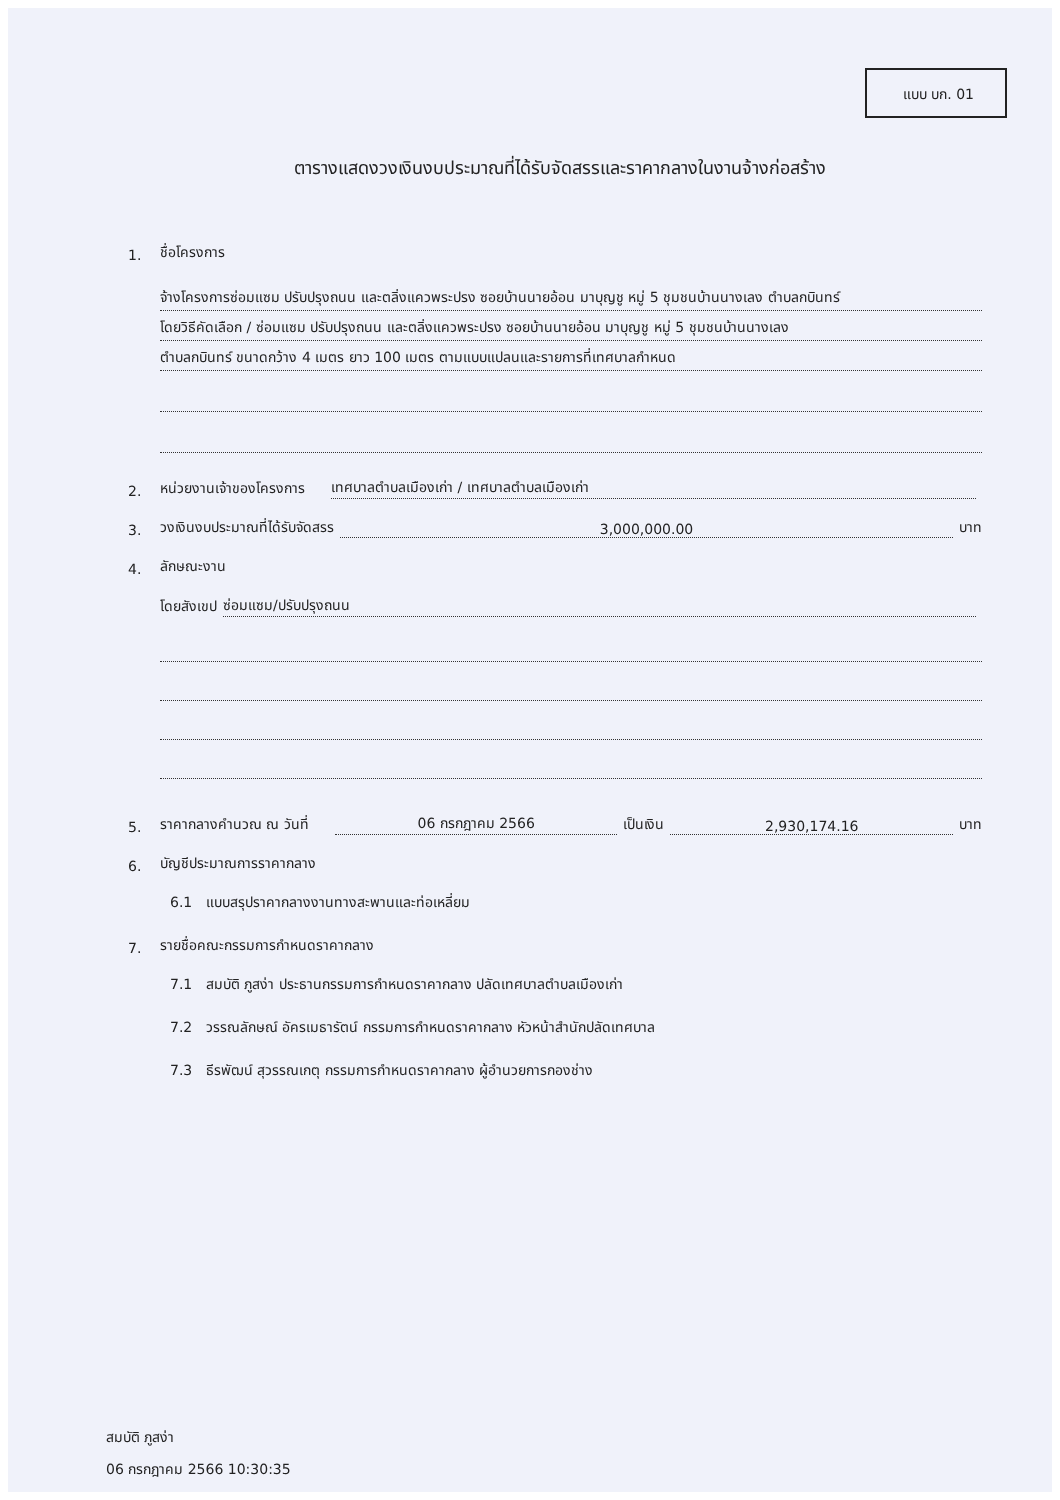แบบ บก. 01
ตารางแสดงวงเงินงบประมาณที่ได้รับจัดสรรและราคากลางในงานจ้างก่อสร้าง
1. ชื่อโครงการ
จ้างโครงการซ่อมแซม ปรับปรุงถนน และตลิ่งแควพระปรง ซอยบ้านนายอ้อน มาบุญชู หมู่ 5 ชุมชนบ้านนางเลง ตำบลกบินทร์
โดยวิธีคัดเลือก / ซ่อมแซม ปรับปรุงถนน และตลิ่งแควพระปรง ซอยบ้านนายอ้อน มาบุญชู หมู่ 5 ชุมชนบ้านนางเลง
ตำบลกบินทร์ ขนาดกว้าง 4 เมตร ยาว 100 เมตร ตามแบบแปลนและรายการที่เทศบาลกำหนด
2. หน่วยงานเจ้าของโครงการ เทศบาลตำบลเมืองเก่า / เทศบาลตำบลเมืองเก่า
3. วงเงินงบประมาณที่ได้รับจัดสรร 3,000,000.00 บาท
4. ลักษณะงาน
โดยสังเขป ซ่อมแซม/ปรับปรุงถนน
5. ราคากลางคำนวณ ณ วันที่ 06 กรกฎาคม 2566 เป็นเงิน 2,930,174.16 บาท
6. บัญชีประมาณการราคากลาง
6.1 แบบสรุปราคากลางงานทางสะพานและท่อเหลี่ยม
7. รายชื่อคณะกรรมการกำหนดราคากลาง
7.1 สมบัติ ภูสง่า ประธานกรรมการกำหนดราคากลาง ปลัดเทศบาลตำบลเมืองเก่า
7.2 วรรณลักษณ์ อัครเมธารัตน์ กรรมการกำหนดราคากลาง หัวหน้าสำนักปลัดเทศบาล
7.3 ธีรพัฒน์ สุวรรณเกตุ กรรมการกำหนดราคากลาง ผู้อำนวยการกองช่าง
สมบัติ ภูสง่า
06 กรกฎาคม 2566 10:30:35